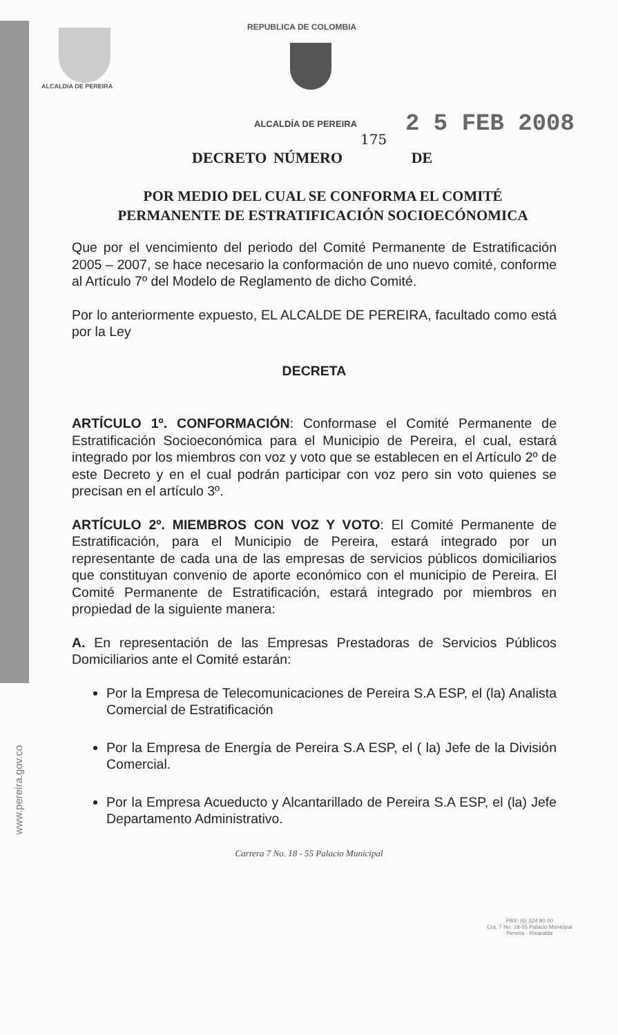www.pereira.gov.co
REPUBLICA DE COLOMBIA
ALCALDIA DE PEREIRA
ALCALDÍA DE PEREIRA 2 5 FEB 2008
175
DECRETO NÚMERO DE
POR MEDIO DEL CUAL SE CONFORMA EL COMITÉ
PERMANENTE DE ESTRATIFICACIÓN SOCIOECÓNOMICA
Que por el vencimiento del periodo del Comité Permanente de Estratificación 2005 – 2007, se hace necesario la conformación de uno nuevo comité, conforme al Artículo 7º del Modelo de Reglamento de dicho Comité.
Por lo anteriormente expuesto, EL ALCALDE DE PEREIRA, facultado como está por la Ley
DECRETA
ARTÍCULO 1º. CONFORMACIÓN: Conformase el Comité Permanente de Estratificación Socioeconómica para el Municipio de Pereira, el cual, estará integrado por los miembros con voz y voto que se establecen en el Artículo 2º de este Decreto y en el cual podrán participar con voz pero sin voto quienes se precisan en el artículo 3º.
ARTÍCULO 2º. MIEMBROS CON VOZ Y VOTO: El Comité Permanente de Estratificación, para el Municipio de Pereira, estará integrado por un representante de cada una de las empresas de servicios públicos domiciliarios que constituyan convenio de aporte económico con el municipio de Pereira. El Comité Permanente de Estratificación, estará integrado por miembros en propiedad de la siguiente manera:
A. En representación de las Empresas Prestadoras de Servicios Públicos Domiciliarios ante el Comité estarán:
Por la Empresa de Telecomunicaciones de Pereira S.A ESP, el (la) Analista Comercial de Estratificación
Por la Empresa de Energía de Pereira S.A ESP, el ( la) Jefe de la División Comercial.
Por la Empresa Acueducto y Alcantarillado de Pereira S.A ESP, el (la) Jefe Departamento Administrativo.
Carrera 7 No. 18 - 55 Palacio Municipal
PBX: (6) 324 80 00
Cra. 7 No. 18-55 Palacio Municipal
Pereira - Risaralda